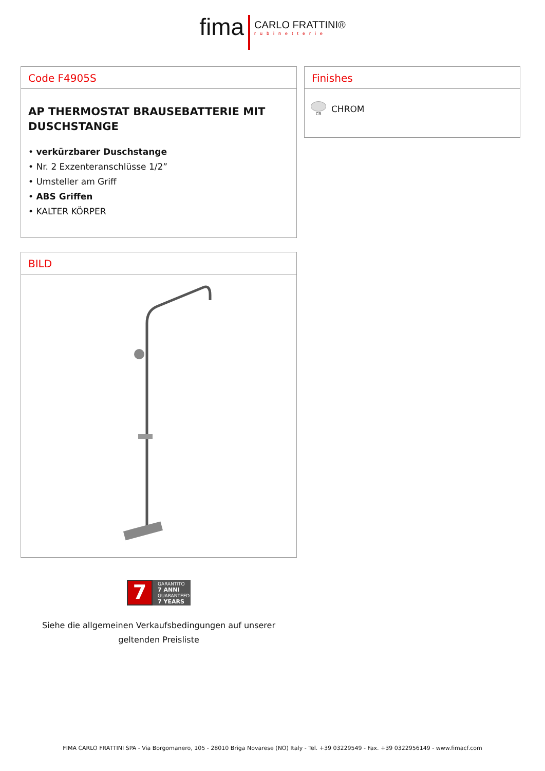fima
CARLO FRATTINI®
rubinetterie
Code F4905S
AP THERMOSTAT BRAUSEBATTERIE MIT DUSCHSTANGE
• verkürzbarer Duschstange
• Nr. 2 Exzenteranschlüsse 1/2”
• Umsteller am Griff
• ABS Griffen
• KALTER KÖRPER
Finishes
CR
CHROM
BILD
7
GARANTITO
7 ANNI
GUARANTEED
7 YEARS
Siehe die allgemeinen Verkaufsbedingungen auf unserer geltenden Preisliste
FIMA CARLO FRATTINI SPA - Via Borgomanero, 105 - 28010 Briga Novarese (NO) Italy - Tel. +39 03229549 - Fax. +39 0322956149 - www.fimacf.com